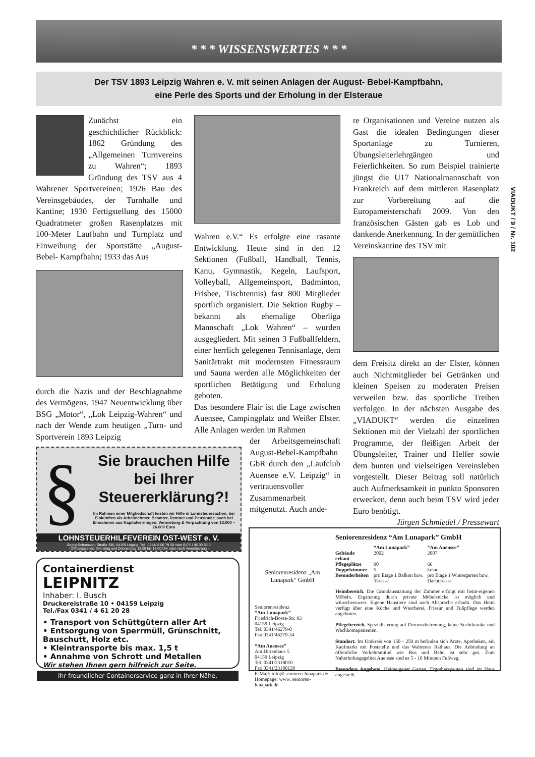* * * WISSENSWERTES * * *
Der TSV 1893 Leipzig Wahren e. V. mit seinen Anlagen der August- Bebel-Kampfbahn,
eine Perle des Sports und der Erholung in der Elsteraue
Zunächst ein geschichtlicher Rückblick: 1862 Gründung des „Allgemeinen Turnvereins zu Wahren“; 1893 Gründung des TSV aus 4 Wahrener Sportvereinen; 1926 Bau des Vereinsgebäudes, der Turnhalle und Kantine; 1930 Fertigstellung des 15000 Quadratmeter großen Rasenplatzes mit 100-Meter Laufbahn und Turnplatz und Einweihung der Sportstätte „August- Bebel- Kampfbahn; 1933 das Aus
durch die Nazis und der Beschlagnahme des Vermögens. 1947 Neuentwicklung über BSG „Motor“, „Lok Leipzig-Wahren“ und nach der Wende zum heutigen „Turn- und Sportverein 1893 Leipzig
Wahren e.V.“ Es erfolgte eine rasante Entwicklung. Heute sind in den 12 Sektionen (Fußball, Handball, Tennis, Kanu, Gymnastik, Kegeln, Laufsport, Volleyball, Allgemeinsport, Badminton, Frisbee, Tischtennis) fast 800 Mitglieder sportlich organisiert. Die Sektion Rugby – bekannt als ehemalige Oberliga Mannschaft „Lok Wahren“ – wurden ausgegliedert. Mit seinen 3 Fußballfeldern, einer herrlich gelegenen Tennisanlage, dem Sanitärtrakt mit modernsten Fitnessraum und Sauna werden alle Möglichkeiten der sportlichen Betätigung und Erholung geboten.
Das besondere Flair ist die Lage zwischen Auensee, Campingplatz und Weißer Elster. Alle Anlagen werden im Rahmen
der Arbeitsgemeinschaft August-Bebel-Kampfbahn GbR durch den „Laufclub Auensee e.V. Leipzig“ in vertrauensvoller Zusammenarbeit mitgenutzt. Auch ande-
re Organisationen und Vereine nutzen als Gast die idealen Bedingungen dieser Sportanlage zu Turnieren, Übungsleiterlehrgängen und Feierlichkeiten. So zum Beispiel trainierte jüngst die U17 Nationalmannschaft von Frankreich auf dem mittleren Rasenplatz zur Vorbereitung auf die Europameisterschaft 2009. Von den französischen Gästen gab es Lob und dankende Anerkennung. In der gemütlichen Vereinskantine des TSV mit
dem Freisitz direkt an der Elster, können auch Nichtmitglieder bei Getränken und kleinen Speisen zu moderaten Preisen verweilen bzw. das sportliche Treiben verfolgen. In der nächsten Ausgabe des „VIADUKT“ werden die einzelnen Sektionen mit der Vielzahl der sportlichen Programme, der fleißigen Arbeit der Übungsleiter, Trainer und Helfer sowie dem bunten und vielseitigen Vereinsleben vorgestellt. Dieser Beitrag soll natürlich auch Aufmerksamkeit in punkto Sponsoren erwecken, denn auch beim TSV wird jeder Euro benötigt.
Jürgen Schmiedel / Pressewart
VIADUKT / 9 / Nr. 102
§
Sie brauchen Hilfe
bei Ihrer
Steuererklärung?!
Im Rahmen einer Mitgliedschaft leisten wir Hilfe in Lohnsteuersachen; bei Einkünften als Arbeitnehmer, Beamter, Rentner und Pensionär; auch bei Einnahmen aus Kapitalvermögen, Vermietung & Verpachtung von 13.000 – 26.000 Euro
LOHNSTEUERHILFEVEREIN OST-WEST e. V.
Georg-Schumann- Straße 330, 04159 Leipzig, Tel.: 0341/ 6 00 79 59 oder 0171 / 45 30 83 9
- Öffnungszeiten: Dienstag und Donnerstag 13:00 bis 18:00 Uhr oder nach Vereinbarung -
Containerdienst
LEIPNITZ
Inhaber: I. Busch
Druckereistraße 10 • 04159 Leipzig
Tel./Fax 0341 / 4 61 20 28
• Transport von Schüttgütern aller Art
• Entsorgung von Sperrmüll, Grünschnitt, Bauschutt, Holz etc.
• Kleintransporte bis max. 1,5 t
• Annahme von Schrott und Metallen
Wir stehen Ihnen gern hilfreich zur Seite.
Ihr freundlicher Containerservice ganz in Ihrer Nähe.
Seniorenresidenz „Am Lunapark“ GmbH
Seniorenresidenz
“Am Lunapark”
Friedrich-Bosse-Str. 93
04159 Leipzig
Tel. 0341/46279-0
Fax 0341/46279-34
“Am Auensee”
Am Hirtenhaus 5
04159 Leipzig
Tel. 0341/2318010
Fax 0341/23180120
E-Mail: info@ senioren-lunapark.de
Homepage: www. senioren-lunapark.de
Seniorenresidenz “Am Lunapark” GmbH
| | “Am Lunapark” | “Am Auensee” |
| --- | --- | --- |
| Gebäude erbaut | 2002 | 2007 |
| Pflegeplätze | 90 | 66 |
| Doppelzimmer | 5 | keine |
| Besonderheiten | pro Etage 1 Balkon bzw. Terasse | pro Etage 1 Wintergarten bzw. Dachterasse |
Heimbereich. Die Grundausstattung der Zimmer erfolgt mit heim-eigenen Möbeln. Ergänzung durch private Möbelstücke ist möglich und wünschenswert. Eigene Haustiere sind nach Absprache erlaubt. Das Heim verfügt über eine Küche und Wäscherei, Friseur und Fußpflege werden angeboten.
Pflegebereich. Spezialisierung auf Demenzbetreuung, keine Suchtkranke und Wachkomapatienten.
Standort. Im Umkreis von 150 - 250 m befinden sich Ärzte, Apotheken, ein Kaufmarkt mit Poststelle und das Wahrener Rathaus. Die Anbindung an öffentliche Verkehrsmittel wie Bus und Bahn ist sehr gut. Zum Naherholungsgebiet Auensee sind es 5 - 10 Minuten Fußweg.
Besondere Angebote. Heimeigener Garten, Ergotherapeuten sind im Haus angestellt.